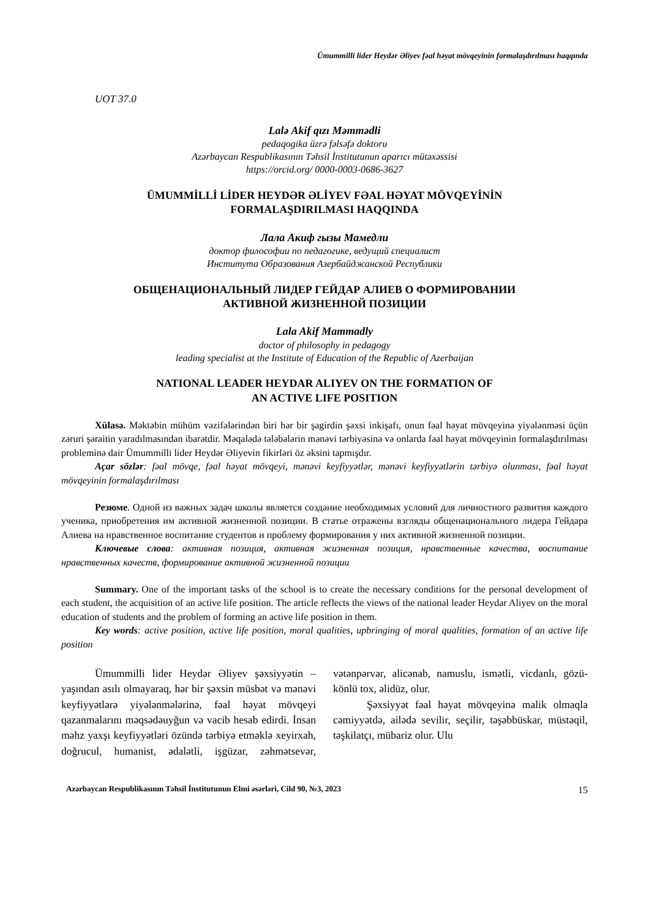Ümummilli lider Heydər Əliyev fəal həyat mövqeyinin formalaşdırılması haqqında
UOT 37.0
Lalə Akif qızı Məmmədli
pedaqogika üzrə fəlsəfə doktoru
Azərbaycan Respublikasının Təhsil İnstitutunun aparıcı mütəxəssisi
https://orcid.org/ 0000-0003-0686-3627
ÜMUMMİLLİ LİDER HEYDƏR ƏLİYEV FƏAL HƏYAT MÖVQEYİNİN
FORMALAŞDIRILMASI HAQQINDA
Лала Акиф гызы Мамедли
доктор философии по педагогике, ведущий специалист
Института Образования Азербайджанской Республики
ОБЩЕНАЦИОНАЛЬНЫЙ ЛИДЕР ГЕЙДАР АЛИЕВ О ФОРМИРОВАНИИ
АКТИВНОЙ ЖИЗНЕННОЙ ПОЗИЦИИ
Lala Akif Mammadly
doctor of philosophy in pedagogy
leading specialist at the Institute of Education of the Republic of Azerbaijan
NATIONAL LEADER HEYDAR ALIYEV ON THE FORMATION OF
AN ACTIVE LIFE POSITION
Xülasə. Məktəbin mühüm vəzifələrindən biri hər bir şagirdin şəxsi inkişafı, onun fəal həyat mövqeyinə yiyələnməsi üçün zəruri şəraitin yaradılmasından ibarətdir. Məqalədə tələbələrin mənəvi tərbiyəsinə və onlarda fəal həyat mövqeyinin formalaşdırılması probleminə dair Ümummilli lider Heydər Əliyevin fikirləri öz əksini tapmışdır.
Açar sözlər: fəal mövqe, fəal həyat mövqeyi, mənəvi keyfiyyətlər, mənəvi keyfiyyətlərin tərbiyə olunması, fəal həyat mövqeyinin formalaşdırılması
Резюме. Одной из важных задач школы является создание необходимых условий для личностного развития каждого ученика, приобретения им активной жизненной позиции. В статье отражены взгляды общенационального лидера Гейдара Алиева на нравственное воспитание студентов и проблему формирования у них активной жизненной позиции.
Ключевые слова: активная позиция, активная жизненная позиция, нравственные качества, воспитание нравственных качеств, формирование активной жизненной позиции
Summary. One of the important tasks of the school is to create the necessary conditions for the personal development of each student, the acquisition of an active life position. The article reflects the views of the national leader Heydar Aliyev on the moral education of students and the problem of forming an active life position in them.
Key words: active position, active life position, moral qualities, upbringing of moral qualities, formation of an active life position
Ümummilli lider Heydər Əliyev şəxsiyyətin – yaşından asılı olmayaraq, hər bir şəxsin müsbət və mənəvi keyfiyyətlərə yiyələnmələrinə, fəal həyat mövqeyi qazanmalarını məqsədəuyğun və vacib hesab edirdi. İnsan məhz yaxşı keyfiyyətləri özündə tərbiyə etməklə xeyirxah, doğrucul, humanist, ədalətli, işgüzar, zəhmətsevər, vətənpərvər, alicənab, namuslu, ismətli, vicdanlı, gözü-könlü tox, əlidüz, olur.
Şəxsiyyət fəal həyat mövqeyinə malik olmaqla cəmiyyətdə, ailədə sevilir, seçilir, təşəbbüskar, müstəqil, təşkilatçı, mübariz olur. Ulu
Azərbaycan Respublikasının Təhsil İnstitutunun Elmi əsərləri, Cild 90, №3, 2023 15